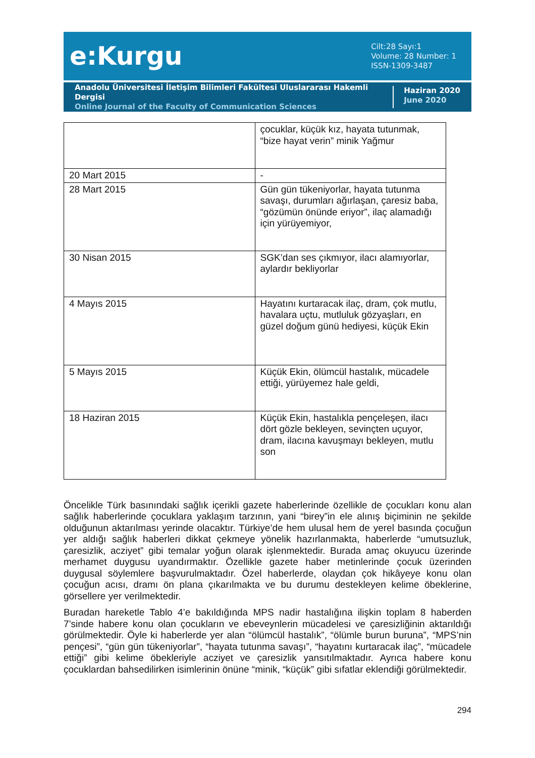e:Kurgu
Cilt:28 Sayı:1
Volume: 28 Number: 1
ISSN-1309-3487
Anadolu Üniversitesi İletişim Bilimleri Fakültesi Uluslararası Hakemli Dergisi
Online Journal of the Faculty of Communication Sciences
Haziran 2020
June 2020
| | çocuklar, küçük kız, hayata tutunmak, “bize hayat verin” minik Yağmur |
| 20 Mart 2015 | - |
| 28 Mart 2015 | Gün gün tükeniyorlar, hayata tutunma savaşı, durumları ağırlaşan, çaresiz baba, “gözümün önünde eriyor”, ilaç alamadığı için yürüyemiyor, |
| 30 Nisan 2015 | SGK’dan ses çıkmıyor, ilacı alamıyorlar, aylardır bekliyorlar |
| 4 Mayıs 2015 | Hayatını kurtaracak ilaç, dram, çok mutlu, havalara uçtu, mutluluk gözyaşları, en güzel doğum günü hediyesi, küçük Ekin |
| 5 Mayıs 2015 | Küçük Ekin, ölümcül hastalık, mücadele ettiği, yürüyemez hale geldi, |
| 18 Haziran 2015 | Küçük Ekin, hastalıkla pençeleşen, ilacı dört gözle bekleyen, sevinçten uçuyor, dram, ilacına kavuşmayı bekleyen, mutlu son |
Öncelikle Türk basınındaki sağlık içerikli gazete haberlerinde özellikle de çocukları konu alan sağlık haberlerinde çocuklara yaklaşım tarzının, yani “birey”in ele alınış biçiminin ne şekilde olduğunun aktarılması yerinde olacaktır. Türkiye’de hem ulusal hem de yerel basında çocuğun yer aldığı sağlık haberleri dikkat çekmeye yönelik hazırlanmakta, haberlerde “umutsuzluk, çaresizlik, acziyet” gibi temalar yoğun olarak işlenmektedir. Burada amaç okuyucu üzerinde merhamet duygusu uyandırmaktır. Özellikle gazete haber metinlerinde çocuk üzerinden duygusal söylemlere başvurulmaktadır. Özel haberlerde, olaydan çok hikâyeye konu olan çocuğun acısı, dramı ön plana çıkarılmakta ve bu durumu destekleyen kelime öbeklerine, görsellere yer verilmektedir.
Buradan hareketle Tablo 4’e bakıldığında MPS nadir hastalığına ilişkin toplam 8 haberden 7’sinde habere konu olan çocukların ve ebeveynlerin mücadelesi ve çaresizliğinin aktarıldığı görülmektedir. Öyle ki haberlerde yer alan “ölümcül hastalık”, “ölümle burun buruna”, “MPS’nin pençesi”, “gün gün tükeniyorlar”, “hayata tutunma savaşı”, “hayatını kurtaracak ilaç”, “mücadele ettiği” gibi kelime öbekleriyle acziyet ve çaresizlik yansıtılmaktadır. Ayrıca habere konu çocuklardan bahsedilirken isimlerinin önüne “minik, “küçük” gibi sıfatlar eklendiği görülmektedir.
294